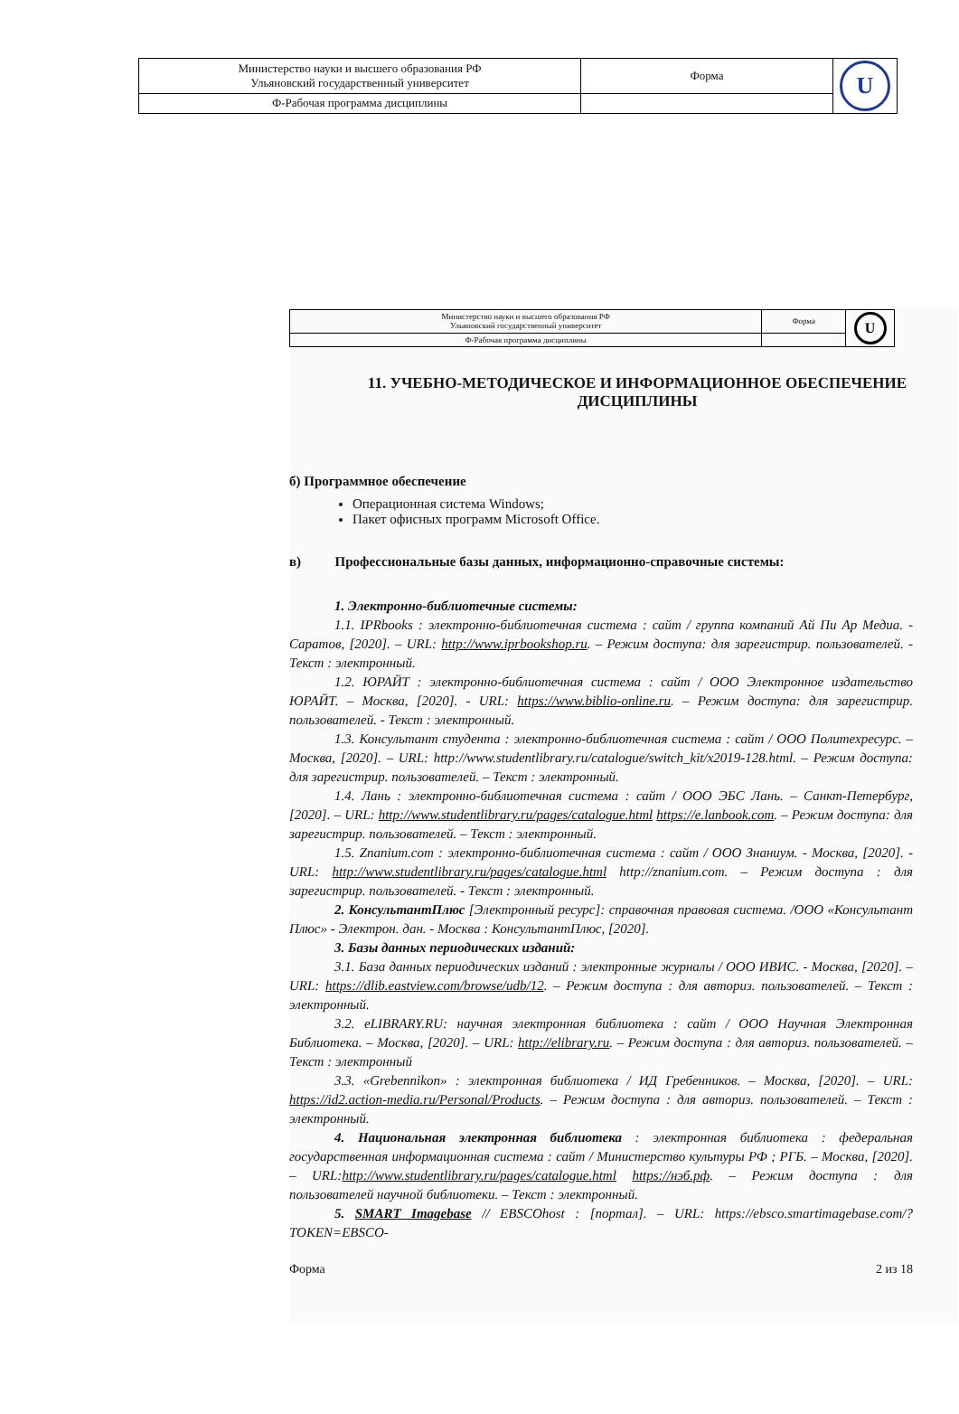| Министерство науки и высшего образования РФ Ульяновский государственный университет | Форма | U |
| Ф-Рабочая программа дисциплины | | |
| Министерство науки и высшего образования РФ Ульяновский государственный университет | Форма | U |
| Ф-Рабочая программа дисциплины | | |
11. УЧЕБНО-МЕТОДИЧЕСКОЕ И ИНФОРМАЦИОННОЕ ОБЕСПЕЧЕНИЕ ДИСЦИПЛИНЫ
б) Программное обеспечение
Операционная система Windows;
Пакет офисных программ Microsoft Office.
в) Профессиональные базы данных, информационно-справочные системы:
1. Электронно-библиотечные системы:
1.1. IPRbooks : электронно-библиотечная система : сайт / группа компаний Ай Пи Ар Медиа. - Саратов, [2020]. – URL: http://www.iprbookshop.ru. – Режим доступа: для зарегистрир. пользователей. - Текст : электронный.
1.2. ЮРАЙТ : электронно-библиотечная система : сайт / ООО Электронное издательство ЮРАЙТ. – Москва, [2020]. - URL: https://www.biblio-online.ru. – Режим доступа: для зарегистрир. пользователей. - Текст : электронный.
1.3. Консультант студента : электронно-библиотечная система : сайт / ООО Политехресурс. – Москва, [2020]. – URL: http://www.studentlibrary.ru/catalogue/switch_kit/x2019-128.html. – Режим доступа: для зарегистрир. пользователей. – Текст : электронный.
1.4. Лань : электронно-библиотечная система : сайт / ООО ЭБС Лань. – Санкт-Петербург, [2020]. – URL: http://www.studentlibrary.ru/pages/catalogue.html https://e.lanbook.com. – Режим доступа: для зарегистрир. пользователей. – Текст : электронный.
1.5. Znanium.com : электронно-библиотечная система : сайт / ООО Знаниум. - Москва, [2020]. - URL: http://www.studentlibrary.ru/pages/catalogue.html http://znanium.com. – Режим доступа : для зарегистрир. пользователей. - Текст : электронный.
2. КонсультантПлюс [Электронный ресурс]: справочная правовая система. /ООО «Консультант Плюс» - Электрон. дан. - Москва : КонсультантПлюс, [2020].
3. Базы данных периодических изданий:
3.1. База данных периодических изданий : электронные журналы / ООО ИВИС. - Москва, [2020]. – URL: https://dlib.eastview.com/browse/udb/12. – Режим доступа : для авториз. пользователей. – Текст : электронный.
3.2. eLIBRARY.RU: научная электронная библиотека : сайт / ООО Научная Электронная Библиотека. – Москва, [2020]. – URL: http://elibrary.ru. – Режим доступа : для авториз. пользователей. – Текст : электронный
3.3. «Grebennikon» : электронная библиотека / ИД Гребенников. – Москва, [2020]. – URL: https://id2.action-media.ru/Personal/Products. – Режим доступа : для авториз. пользователей. – Текст : электронный.
4. Национальная электронная библиотека : электронная библиотека : федеральная государственная информационная система : сайт / Министерство культуры РФ ; РГБ. – Москва, [2020]. – URL:http://www.studentlibrary.ru/pages/catalogue.html https://нэб.рф. – Режим доступа : для пользователей научной библиотеки. – Текст : электронный.
5. SMART Imagebase // EBSCOhost : [портал]. – URL: https://ebsco.smartimagebase.com/?TOKEN=EBSCO-
Форма 2 из 18